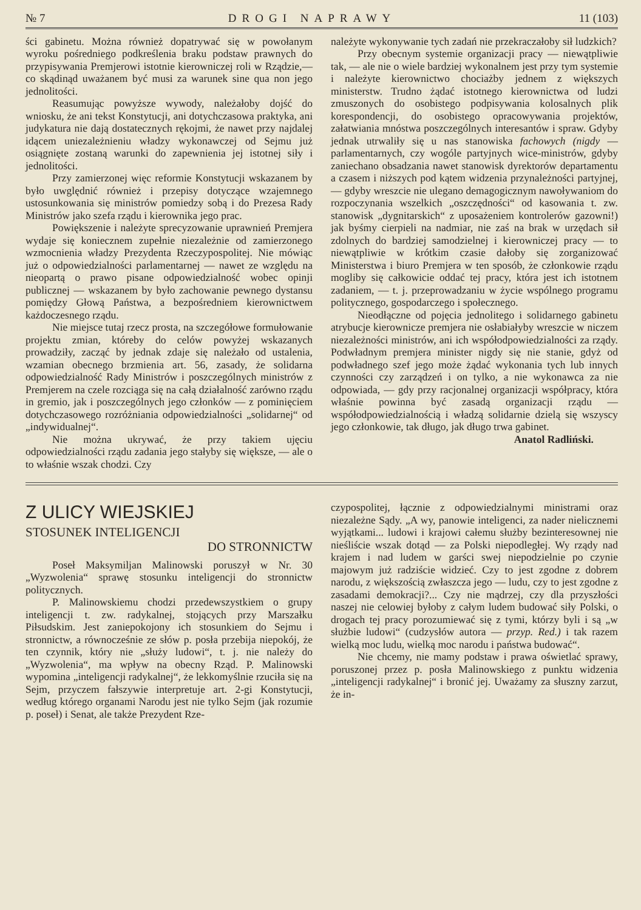№ 7 DROGI NAPRAWY 11 (103)
ści gabinetu. Można również dopatrywać się w powołanym wyroku pośredniego podkreślenia braku podstaw prawnych do przypisywania Premjerowi istotnie kierowniczej roli w Rządzie,—co skądinąd uważanem być musi za warunek sine qua non jego jednolitości.
Reasumując powyższe wywody, należałoby dojść do wniosku, że ani tekst Konstytucji, ani dotychczasowa praktyka, ani judykatura nie dają dostatecznych rękojmi, że nawet przy najdalej idącem uniezależnieniu władzy wykonawczej od Sejmu już osiągnięte zostaną warunki do zapewnienia jej istotnej siły i jednolitości.
Przy zamierzonej więc reformie Konstytucji wskazanem by było uwględnić również i przepisy dotyczące wzajemnego ustosunkowania się ministrów pomiedzy sobą i do Prezesa Rady Ministrów jako szefa rządu i kierownika jego prac.
Powiększenie i należyte sprecyzowanie uprawnień Premjera wydaje się koniecznem zupełnie niezależnie od zamierzonego wzmocnienia władzy Prezydenta Rzeczypospolitej. Nie mówiąc już o odpowiedzialności parlamentarnej — nawet ze względu na nieopartą o prawo pisane odpowiedzialność wobec opinji publicznej — wskazanem by było zachowanie pewnego dystansu pomiędzy Głową Państwa, a bezpośredniem kierownictwem każdoczesnego rządu.
Nie miejsce tutaj rzecz prosta, na szczegółowe formułowanie projektu zmian, któreby do celów powyżej wskazanych prowadziły, zacząć by jednak zdaje się należało od ustalenia, wzamian obecnego brzmienia art. 56, zasady, że solidarna odpowiedzialność Rady Ministrów i poszczególnych ministrów z Premjerem na czele rozciąga się na całą działalność zarówno rządu in gremio, jak i poszczególnych jego członków — z pominięciem dotychczasowego rozróżniania odpowiedzialności „solidarnej“ od „indywidualnej“.
Nie można ukrywać, że przy takiem ujęciu odpowiedzialności rządu zadania jego stałyby się większe, — ale o to właśnie wszak chodzi. Czy
należyte wykonywanie tych zadań nie przekraczałoby sił ludzkich?
Przy obecnym systemie organizacji pracy — niewątpliwie tak, — ale nie o wiele bardziej wykonalnem jest przy tym systemie i należyte kierownictwo chociażby jednem z większych ministerstw. Trudno żądać istotnego kierownictwa od ludzi zmuszonych do osobistego podpisywania kolosalnych plik korespondencji, do osobistego opracowywania projektów, załatwiania mnóstwa poszczególnych interesantów i spraw. Gdyby jednak utrwaliły się u nas stanowiska fachowych (nigdy — parlamentarnych, czy wogóle partyjnych wice-ministrów, gdyby zaniechano obsadzania nawet stanowisk dyrektorów departamentu a czasem i niższych pod kątem widzenia przynależności partyjnej, — gdyby wreszcie nie ulegano demagogicznym nawoływaniom do rozpoczynania wszelkich „oszczędności“ od kasowania t. zw. stanowisk „dygnitarskich“ z uposażeniem kontrolerów gazowni!) jak byśmy cierpieli na nadmiar, nie zaś na brak w urzędach sił zdolnych do bardziej samodzielnej i kierowniczej pracy — to niewątpliwie w krótkim czasie dałoby się zorganizować Ministerstwa i biuro Premjera w ten sposób, że członkowie rządu mogliby się całkowicie oddać tej pracy, która jest ich istotnem zadaniem, — t. j. przeprowadzaniu w życie wspólnego programu politycznego, gospodarczego i społecznego.
Nieodłączne od pojęcia jednolitego i solidarnego gabinetu atrybucje kierownicze premjera nie osłabiałyby wreszcie w niczem niezależności ministrów, ani ich współodpowiedzialności za rządy. Podwładnym premjera minister nigdy się nie stanie, gdyż od podwładnego szef jego może żądać wykonania tych lub innych czynności czy zarządzeń i on tylko, a nie wykonawca za nie odpowiada, — gdy przy racjonalnej organizacji współpracy, która właśnie powinna być zasadą organizacji rządu — współodpowiedzialnością i władzą solidarnie dzielą się wszyscy jego członkowie, tak długo, jak długo trwa gabinet.
Anatol Radliński.
Z ULICY WIEJSKIEJ
STOSUNEK INTELIGENCJI
DO STRONNICTW
Poseł Maksymiljan Malinowski poruszył w Nr. 30 „Wyzwolenia“ sprawę stosunku inteligencji do stronnictw politycznych.
P. Malinowskiemu chodzi przedewszystkiem o grupy inteligencji t. zw. radykalnej, stojących przy Marszałku Piłsudskim. Jest zaniepokojony ich stosunkiem do Sejmu i stronnictw, a równocześnie ze słów p. posła przebija niepokój, że ten czynnik, który nie „służy ludowi“, t. j. nie należy do „Wyzwolenia“, ma wpływ na obecny Rząd. P. Malinowski wypomina „inteligencji radykalnej“, że lekkomyślnie rzuciła się na Sejm, przyczem fałszywie interpretuje art. 2-gi Konstytucji, według którego organami Narodu jest nie tylko Sejm (jak rozumie p. poseł) i Senat, ale także Prezydent Rze-
czypospolitej, łącznie z odpowiedzialnymi ministrami oraz niezależne Sądy. „A wy, panowie inteligenci, za nader nielicznemi wyjątkami... ludowi i krajowi całemu służby bezinteresownej nie nieśliście wszak dotąd — za Polski niepodległej. Wy rządy nad krajem i nad ludem w garści swej niepodzielnie po czynie majowym już radziście widzieć. Czy to jest zgodne z dobrem narodu, z większością zwłaszcza jego — ludu, czy to jest zgodne z zasadami demokracji?... Czy nie mądrzej, czy dla przyszłości naszej nie celowiej byłoby z całym ludem budować siły Polski, o drogach tej pracy porozumiewać się z tymi, którzy byli i są „w służbie ludowi“ (cudzysłów autora — przyp. Red.) i tak razem wielką moc ludu, wielką moc narodu i państwa budować“.
Nie chcemy, nie mamy podstaw i prawa oświetlać sprawy, poruszonej przez p. posła Malinowskiego z punktu widzenia „inteligencji radykalnej“ i bronić jej. Uważamy za słuszny zarzut, że in-